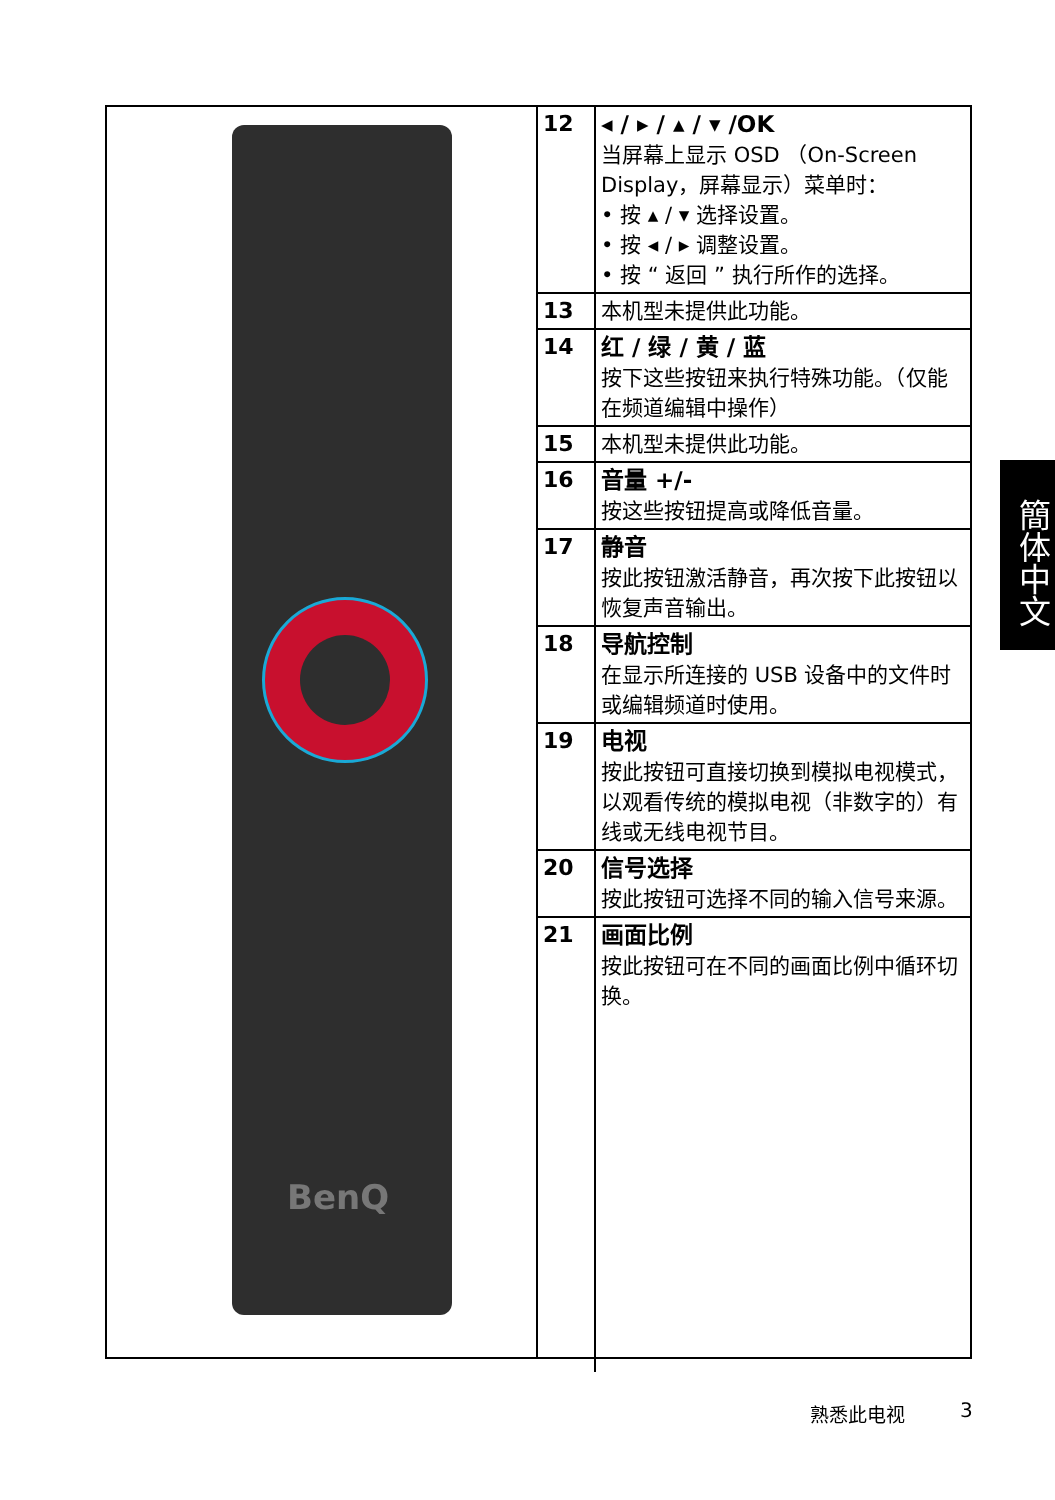BenQ
| 12 | ◂ / ▸ / ▴ / ▾ /OK 当屏幕上显示 OSD （On-Screen Display，屏幕显示）菜单时： • 按 ▴ / ▾ 选择设置。 • 按 ◂ / ▸ 调整设置。 • 按 “ 返回 ” 执行所作的选择。 |
| 13 | 本机型未提供此功能。 |
| 14 | 红 / 绿 / 黄 / 蓝 按下这些按钮来执行特殊功能。（仅能在频道编辑中操作） |
| 15 | 本机型未提供此功能。 |
| 16 | 音量 +/- 按这些按钮提高或降低音量。 |
| 17 | 静音 按此按钮激活静音，再次按下此按钮以恢复声音输出。 |
| 18 | 导航控制 在显示所连接的 USB 设备中的文件时或编辑频道时使用。 |
| 19 | 电视 按此按钮可直接切换到模拟电视模式，以观看传统的模拟电视（非数字的）有线或无线电视节目。 |
| 20 | 信号选择 按此按钮可选择不同的输入信号来源。 |
| 21 | 画面比例 按此按钮可在不同的画面比例中循环切换。 |
簡体中文
熟悉此电视 3